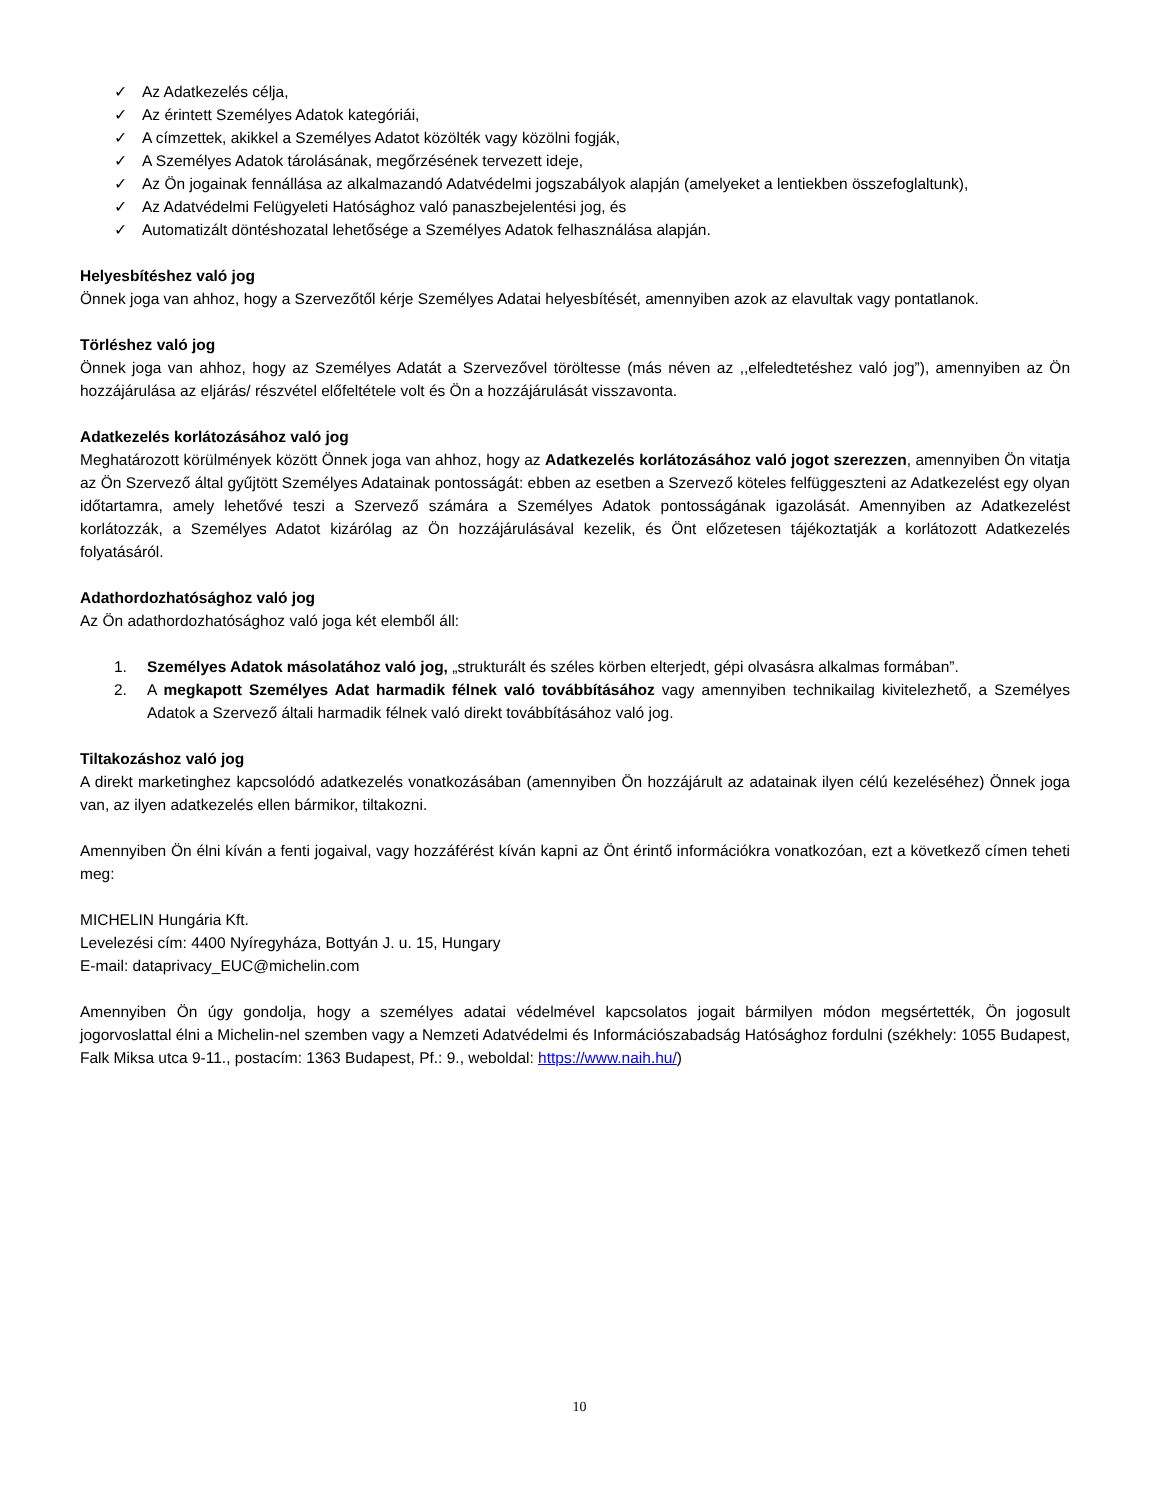✓ Az Adatkezelés célja,
✓ Az érintett Személyes Adatok kategóriái,
✓ A címzettek, akikkel a Személyes Adatot közölték vagy közölni fogják,
✓ A Személyes Adatok tárolásának, megőrzésének tervezett ideje,
✓ Az Ön jogainak fennállása az alkalmazandó Adatvédelmi jogszabályok alapján (amelyeket a lentiekben összefoglaltunk),
✓ Az Adatvédelmi Felügyeleti Hatósághoz való panaszbejelentési jog, és
✓ Automatizált döntéshozatal lehetősége a Személyes Adatok felhasználása alapján.
Helyesbítéshez való jog
Önnek joga van ahhoz, hogy a Szervezőtől kérje Személyes Adatai helyesbítését, amennyiben azok az elavultak vagy pontatlanok.
Törléshez való jog
Önnek joga van ahhoz, hogy az Személyes Adatát a Szervezővel töröltesse (más néven az ,,elfeledtetéshez való jog”), amennyiben az Ön hozzájárulása az eljárás/ részvétel előfeltétele volt és Ön a hozzájárulását visszavonta.
Adatkezelés korlátozásához való jog
Meghatározott körülmények között Önnek joga van ahhoz, hogy az Adatkezelés korlátozásához való jogot szerezzen, amennyiben Ön vitatja az Ön Szervező által gyűjtött Személyes Adatainak pontosságát: ebben az esetben a Szervező köteles felfüggeszteni az Adatkezelést egy olyan időtartamra, amely lehetővé teszi a Szervező számára a Személyes Adatok pontosságának igazolását. Amennyiben az Adatkezelést korlátozzák, a Személyes Adatot kizárólag az Ön hozzájárulásával kezelik, és Önt előzetesen tájékoztatják a korlátozott Adatkezelés folyatásáról.
Adathordozhatósághoz való jog
Az Ön adathordozhatósághoz való joga két elemből áll:
1. Személyes Adatok másolatához való jog, „strukturált és széles körben elterjedt, gépi olvasásra alkalmas formában”.
2. A megkapott Személyes Adat harmadik félnek való továbbításához vagy amennyiben technikailag kivitelezhető, a Személyes Adatok a Szervező általi harmadik félnek való direkt továbbításához való jog.
Tiltakozáshoz való jog
A direkt marketinghez kapcsolódó adatkezelés vonatkozásában (amennyiben Ön hozzájárult az adatainak ilyen célú kezeléséhez) Önnek joga van, az ilyen adatkezelés ellen bármikor, tiltakozni.
Amennyiben Ön élni kíván a fenti jogaival, vagy hozzáférést kíván kapni az Önt érintő információkra vonatkozóan, ezt a következő címen teheti meg:
MICHELIN Hungária Kft.
Levelezési cím: 4400 Nyíregyháza, Bottyán J. u. 15, Hungary
E-mail: dataprivacy_EUC@michelin.com
Amennyiben Ön úgy gondolja, hogy a személyes adatai védelmével kapcsolatos jogait bármilyen módon megsértették, Ön jogosult jogorvoslattal élni a Michelin-nel szemben vagy a Nemzeti Adatvédelmi és Információszabadság Hatósághoz fordulni (székhely: 1055 Budapest, Falk Miksa utca 9-11., postacím: 1363 Budapest, Pf.: 9., weboldal: https://www.naih.hu/)
10